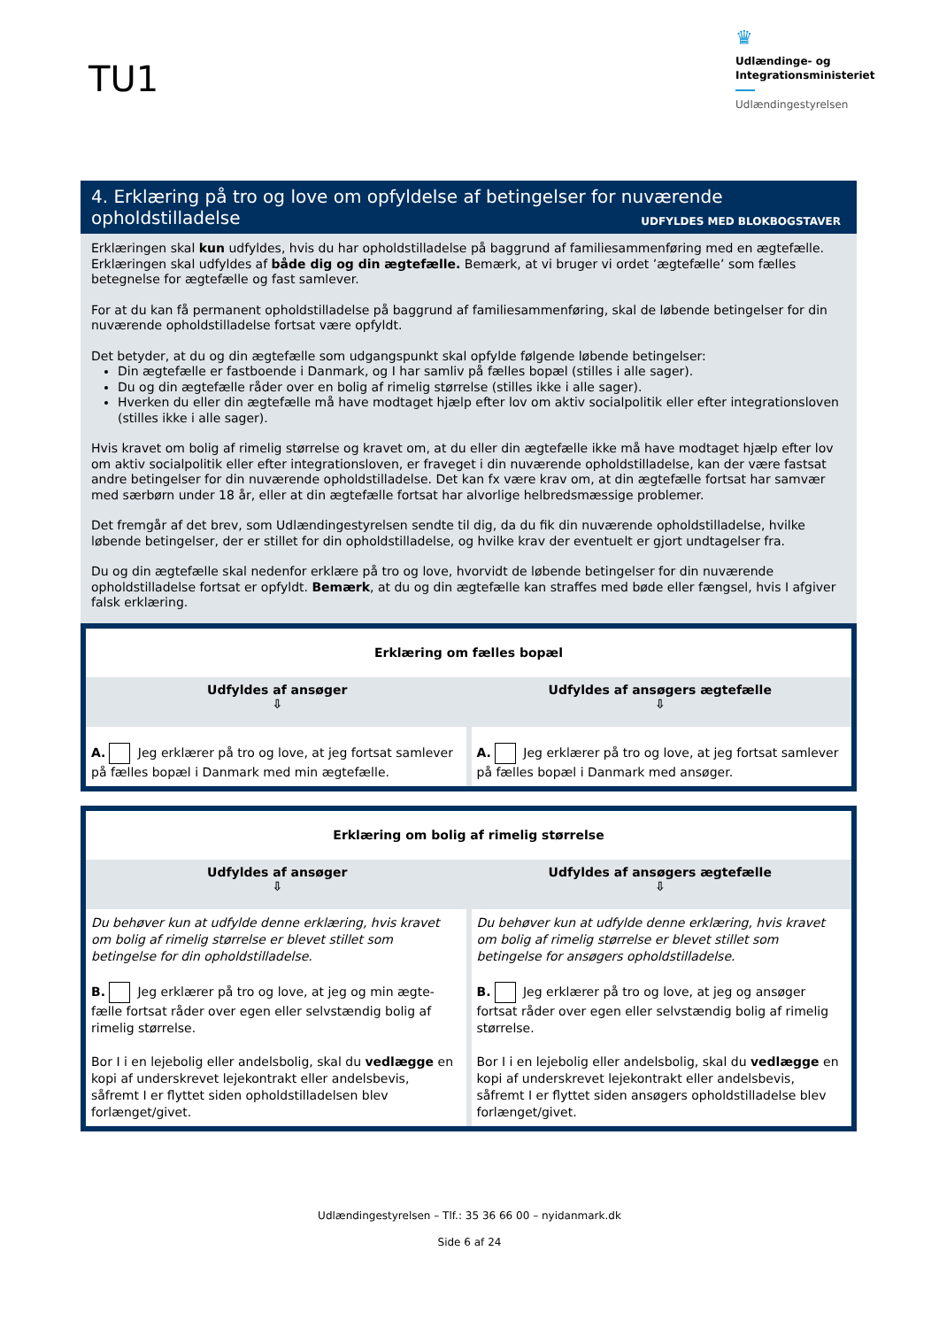TU1
♛
Udlændinge- og Integrationsministeriet
Udlændingestyrelsen
4. Erklæring på tro og love om opfyldelse af betingelser for nuværende
opholdstilladelse UDFYLDES MED BLOKBOGSTAVER
Erklæringen skal kun udfyldes, hvis du har opholdstilladelse på baggrund af familiesammenføring med en ægtefælle. Erklæringen skal udfyldes af både dig og din ægtefælle. Bemærk, at vi bruger vi ordet ’ægtefælle’ som fælles betegnelse for ægtefælle og fast samlever.
For at du kan få permanent opholdstilladelse på baggrund af familiesammenføring, skal de løbende betingelser for din nuværende opholdstilladelse fortsat være opfyldt.
Det betyder, at du og din ægtefælle som udgangspunkt skal opfylde følgende løbende betingelser:
Din ægtefælle er fastboende i Danmark, og I har samliv på fælles bopæl (stilles i alle sager).
Du og din ægtefælle råder over en bolig af rimelig størrelse (stilles ikke i alle sager).
Hverken du eller din ægtefælle må have modtaget hjælp efter lov om aktiv socialpolitik eller efter integrationsloven (stilles ikke i alle sager).
Hvis kravet om bolig af rimelig størrelse og kravet om, at du eller din ægtefælle ikke må have modtaget hjælp efter lov om aktiv socialpolitik eller efter integrationsloven, er fraveget i din nuværende opholdstilladelse, kan der være fastsat andre betingelser for din nuværende opholdstilladelse. Det kan fx være krav om, at din ægtefælle fortsat har samvær med særbørn under 18 år, eller at din ægtefælle fortsat har alvorlige helbredsmæssige problemer.
Det fremgår af det brev, som Udlændingestyrelsen sendte til dig, da du fik din nuværende opholdstilladelse, hvilke løbende betingelser, der er stillet for din opholdstilladelse, og hvilke krav der eventuelt er gjort undtagelser fra.
Du og din ægtefælle skal nedenfor erklære på tro og love, hvorvidt de løbende betingelser for din nuværende opholdstilladelse fortsat er opfyldt. Bemærk, at du og din ægtefælle kan straffes med bøde eller fængsel, hvis I afgiver falsk erklæring.
| Erklæring om fælles bopæl | |
| Udfyldes af ansøger ⇩ | Udfyldes af ansøgers ægtefælle ⇩ |
| A. Jeg erklærer på tro og love, at jeg fortsat samlever på fælles bopæl i Danmark med min ægtefælle. | A. Jeg erklærer på tro og love, at jeg fortsat samlever på fælles bopæl i Danmark med ansøger. |
| Erklæring om bolig af rimelig størrelse | |
| Udfyldes af ansøger ⇩ | Udfyldes af ansøgers ægtefælle ⇩ |
| Du behøver kun at udfylde denne erklæring, hvis kravet om bolig af rimelig størrelse er blevet stillet som betingelse for din opholdstilladelse. B. Jeg erklærer på tro og love, at jeg og min ægte-fælle fortsat råder over egen eller selvstændig bolig af rimelig størrelse. Bor I i en lejebolig eller andelsbolig, skal du vedlægge en kopi af underskrevet lejekontrakt eller andelsbevis, såfremt I er flyttet siden opholdstilladelsen blev forlænget/givet. | Du behøver kun at udfylde denne erklæring, hvis kravet om bolig af rimelig størrelse er blevet stillet som betingelse for ansøgers opholdstilladelse. B. Jeg erklærer på tro og love, at jeg og ansøger fortsat råder over egen eller selvstændig bolig af rimelig størrelse. Bor I i en lejebolig eller andelsbolig, skal du vedlægge en kopi af underskrevet lejekontrakt eller andelsbevis, såfremt I er flyttet siden ansøgers opholdstilladelse blev forlænget/givet. |
Udlændingestyrelsen – Tlf.: 35 36 66 00 – nyidanmark.dk
Side 6 af 24